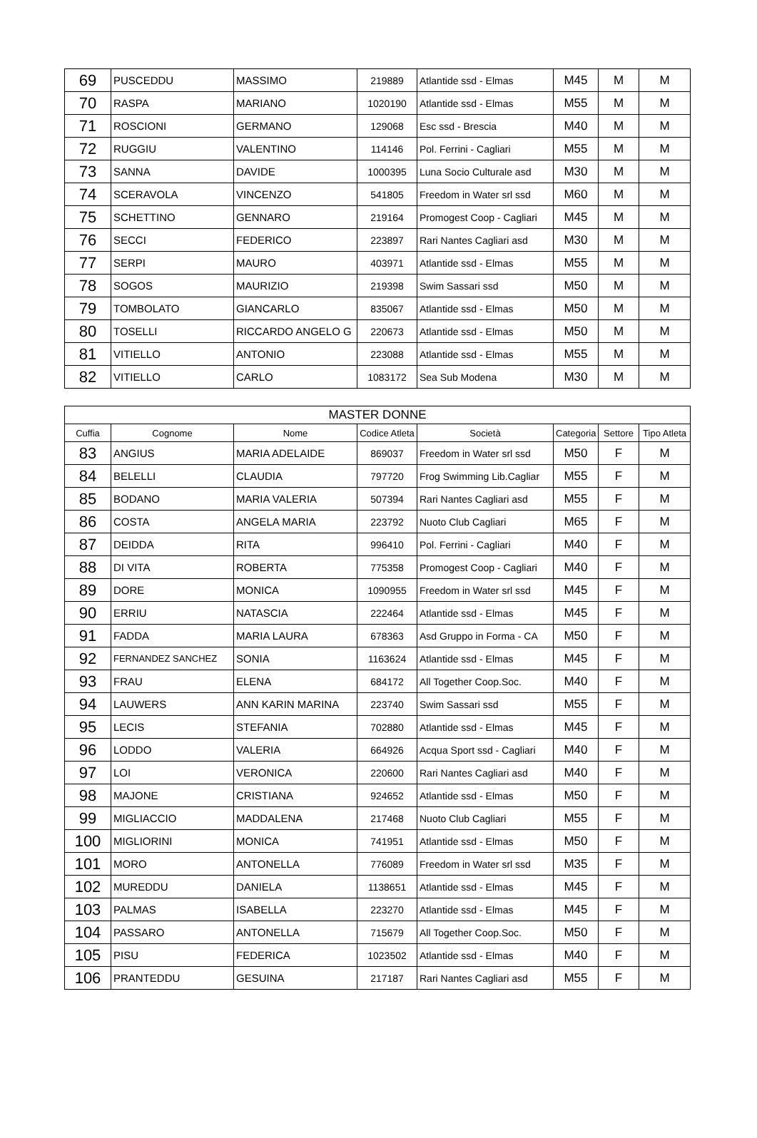| 69 | PUSCEDDU | MASSIMO | 219889 | Atlantide ssd - Elmas | M45 | M | M |
| 70 | RASPA | MARIANO | 1020190 | Atlantide ssd - Elmas | M55 | M | M |
| 71 | ROSCIONI | GERMANO | 129068 | Esc ssd - Brescia | M40 | M | M |
| 72 | RUGGIU | VALENTINO | 114146 | Pol. Ferrini - Cagliari | M55 | M | M |
| 73 | SANNA | DAVIDE | 1000395 | Luna Socio Culturale asd | M30 | M | M |
| 74 | SCERAVOLA | VINCENZO | 541805 | Freedom in Water srl ssd | M60 | M | M |
| 75 | SCHETTINO | GENNARO | 219164 | Promogest Coop - Cagliari | M45 | M | M |
| 76 | SECCI | FEDERICO | 223897 | Rari Nantes Cagliari asd | M30 | M | M |
| 77 | SERPI | MAURO | 403971 | Atlantide ssd - Elmas | M55 | M | M |
| 78 | SOGOS | MAURIZIO | 219398 | Swim Sassari ssd | M50 | M | M |
| 79 | TOMBOLATO | GIANCARLO | 835067 | Atlantide ssd - Elmas | M50 | M | M |
| 80 | TOSELLI | RICCARDO ANGELO G | 220673 | Atlantide ssd - Elmas | M50 | M | M |
| 81 | VITIELLO | ANTONIO | 223088 | Atlantide ssd - Elmas | M55 | M | M |
| 82 | VITIELLO | CARLO | 1083172 | Sea Sub Modena | M30 | M | M |
| MASTER DONNE | | | | | | | |
| --- | --- | --- | --- | --- | --- | --- | --- |
| Cuffia | Cognome | Nome | Codice Atleta | Società | Categoria | Settore | Tipo Atleta |
| 83 | ANGIUS | MARIA ADELAIDE | 869037 | Freedom in Water srl ssd | M50 | F | M |
| 84 | BELELLI | CLAUDIA | 797720 | Frog Swimming Lib.Cagliar | M55 | F | M |
| 85 | BODANO | MARIA VALERIA | 507394 | Rari Nantes Cagliari asd | M55 | F | M |
| 86 | COSTA | ANGELA MARIA | 223792 | Nuoto Club Cagliari | M65 | F | M |
| 87 | DEIDDA | RITA | 996410 | Pol. Ferrini - Cagliari | M40 | F | M |
| 88 | DI VITA | ROBERTA | 775358 | Promogest Coop - Cagliari | M40 | F | M |
| 89 | DORE | MONICA | 1090955 | Freedom in Water srl ssd | M45 | F | M |
| 90 | ERRIU | NATASCIA | 222464 | Atlantide ssd - Elmas | M45 | F | M |
| 91 | FADDA | MARIA LAURA | 678363 | Asd Gruppo in Forma - CA | M50 | F | M |
| 92 | FERNANDEZ SANCHEZ | SONIA | 1163624 | Atlantide ssd - Elmas | M45 | F | M |
| 93 | FRAU | ELENA | 684172 | All Together Coop.Soc. | M40 | F | M |
| 94 | LAUWERS | ANN KARIN MARINA | 223740 | Swim Sassari ssd | M55 | F | M |
| 95 | LECIS | STEFANIA | 702880 | Atlantide ssd - Elmas | M45 | F | M |
| 96 | LODDO | VALERIA | 664926 | Acqua Sport ssd - Cagliari | M40 | F | M |
| 97 | LOI | VERONICA | 220600 | Rari Nantes Cagliari asd | M40 | F | M |
| 98 | MAJONE | CRISTIANA | 924652 | Atlantide ssd - Elmas | M50 | F | M |
| 99 | MIGLIACCIO | MADDALENA | 217468 | Nuoto Club Cagliari | M55 | F | M |
| 100 | MIGLIORINI | MONICA | 741951 | Atlantide ssd - Elmas | M50 | F | M |
| 101 | MORO | ANTONELLA | 776089 | Freedom in Water srl ssd | M35 | F | M |
| 102 | MUREDDU | DANIELA | 1138651 | Atlantide ssd - Elmas | M45 | F | M |
| 103 | PALMAS | ISABELLA | 223270 | Atlantide ssd - Elmas | M45 | F | M |
| 104 | PASSARO | ANTONELLA | 715679 | All Together Coop.Soc. | M50 | F | M |
| 105 | PISU | FEDERICA | 1023502 | Atlantide ssd - Elmas | M40 | F | M |
| 106 | PRANTEDDU | GESUINA | 217187 | Rari Nantes Cagliari asd | M55 | F | M |